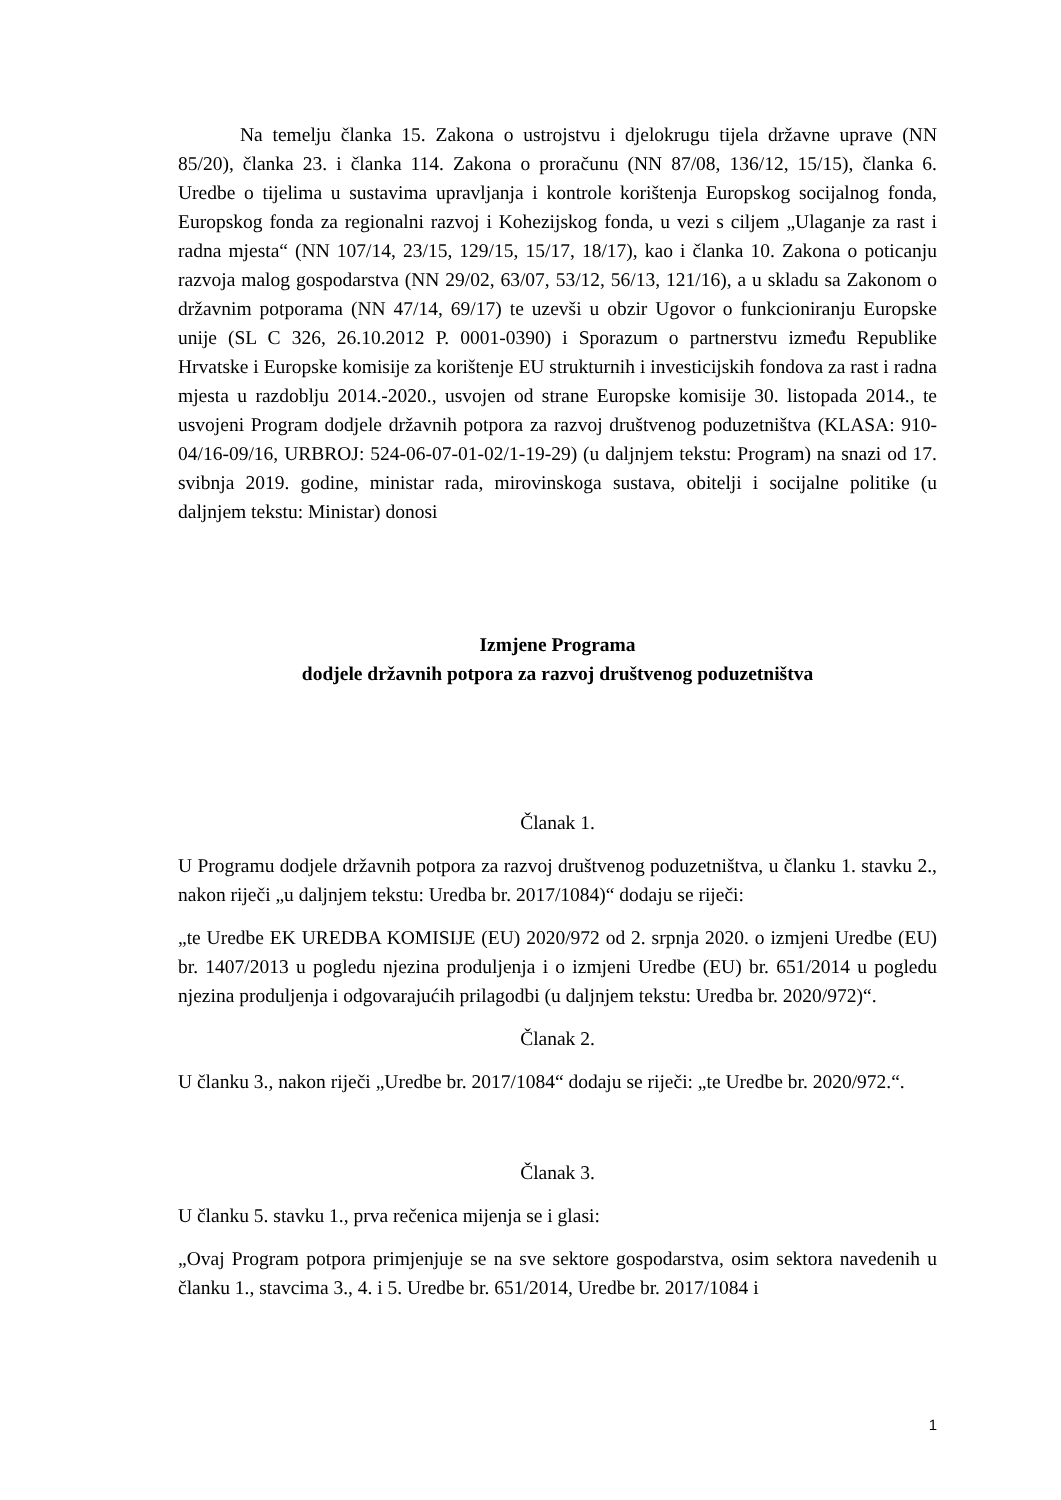Na temelju članka 15. Zakona o ustrojstvu i djelokrugu tijela državne uprave (NN 85/20), članka 23. i članka 114. Zakona o proračunu (NN 87/08, 136/12, 15/15), članka 6. Uredbe o tijelima u sustavima upravljanja i kontrole korištenja Europskog socijalnog fonda, Europskog fonda za regionalni razvoj i Kohezijskog fonda, u vezi s ciljem „Ulaganje za rast i radna mjesta“ (NN 107/14, 23/15, 129/15, 15/17, 18/17), kao i članka 10. Zakona o poticanju razvoja malog gospodarstva (NN 29/02, 63/07, 53/12, 56/13, 121/16), a u skladu sa Zakonom o državnim potporama (NN 47/14, 69/17) te uzevši u obzir Ugovor o funkcioniranju Europske unije (SL C 326, 26.10.2012 P. 0001-0390) i Sporazum o partnerstvu između Republike Hrvatske i Europske komisije za korištenje EU strukturnih i investicijskih fondova za rast i radna mjesta u razdoblju 2014.-2020., usvojen od strane Europske komisije 30. listopada 2014., te usvojeni Program dodjele državnih potpora za razvoj društvenog poduzetništva (KLASA: 910-04/16-09/16, URBROJ: 524-06-07-01-02/1-19-29) (u daljnjem tekstu: Program) na snazi od 17. svibnja 2019. godine, ministar rada, mirovinskoga sustava, obitelji i socijalne politike (u daljnjem tekstu: Ministar) donosi
Izmjene Programa
dodjele državnih potpora za razvoj društvenog poduzetništva
Članak 1.
U Programu dodjele državnih potpora za razvoj društvenog poduzetništva, u članku 1. stavku 2., nakon riječi „u daljnjem tekstu: Uredba br. 2017/1084)“ dodaju se riječi:
„te Uredbe EK UREDBA KOMISIJE (EU) 2020/972 od 2. srpnja 2020. o izmjeni Uredbe (EU) br. 1407/2013 u pogledu njezina produljenja i o izmjeni Uredbe (EU) br. 651/2014 u pogledu njezina produljenja i odgovarajućih prilagodbi (u daljnjem tekstu: Uredba br. 2020/972)“.
Članak 2.
U članku 3., nakon riječi „Uredbe br. 2017/1084“ dodaju se riječi: „te Uredbe br. 2020/972.“.
Članak 3.
U članku 5. stavku 1., prva rečenica mijenja se i glasi:
„Ovaj Program potpora primjenjuje se na sve sektore gospodarstva, osim sektora navedenih u članku 1., stavcima 3., 4. i 5. Uredbe br. 651/2014, Uredbe br. 2017/1084 i
1